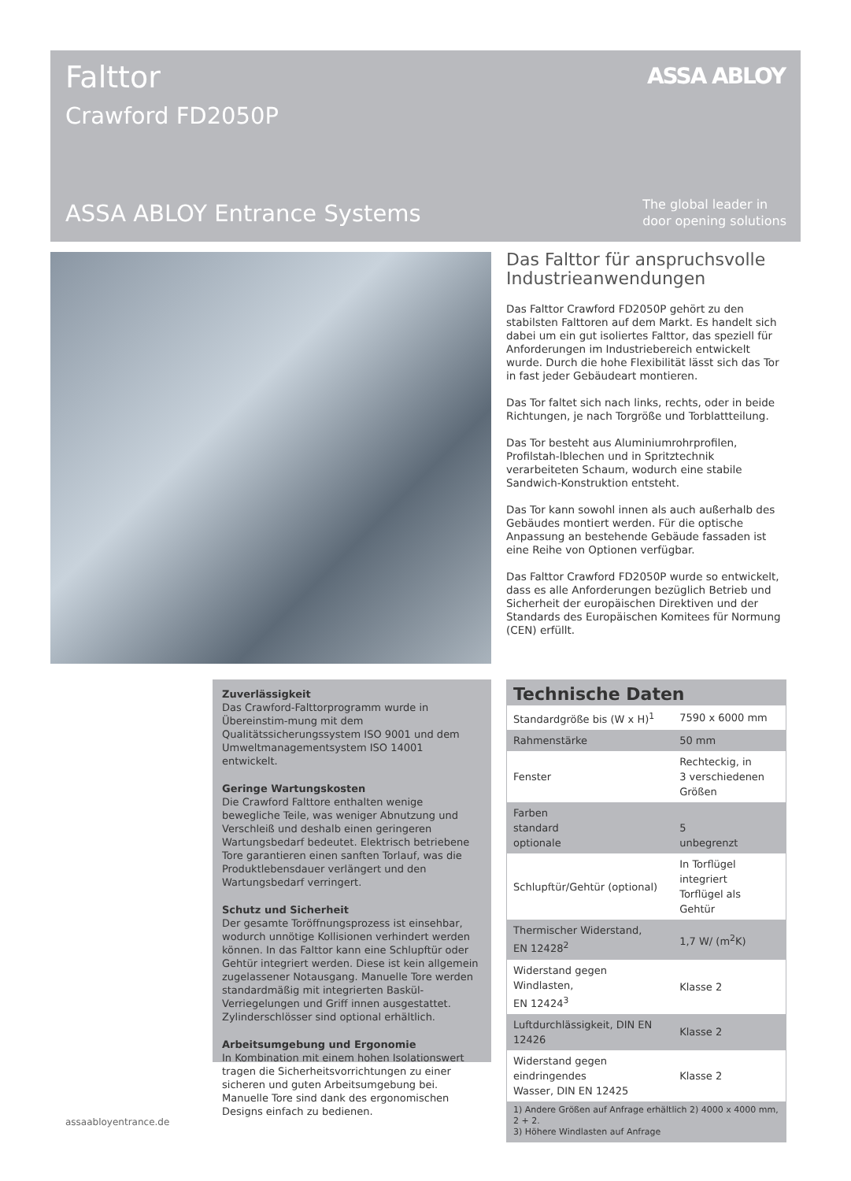Falttor
Crawford FD2050P
ASSA ABLOY
ASSA ABLOY Entrance Systems
The global leader in
door opening solutions
Das Falttor für anspruchsvolle Industrieanwendungen
Das Falttor Crawford FD2050P gehört zu den stabilsten Falttoren auf dem Markt. Es handelt sich dabei um ein gut isoliertes Falttor, das speziell für Anforderungen im Industriebereich entwickelt wurde. Durch die hohe Flexibilität lässt sich das Tor in fast jeder Gebäudeart montieren.
Das Tor faltet sich nach links, rechts, oder in beide Richtungen, je nach Torgröße und Torblattteilung.
Das Tor besteht aus Aluminiumrohrprofilen, Profilstah-lblechen und in Spritztechnik verarbeiteten Schaum, wodurch eine stabile Sandwich-Konstruktion entsteht.
Das Tor kann sowohl innen als auch außerhalb des Gebäudes montiert werden. Für die optische Anpassung an bestehende Gebäude fassaden ist eine Reihe von Optionen verfügbar.
Das Falttor Crawford FD2050P wurde so entwickelt, dass es alle Anforderungen bezüglich Betrieb und Sicherheit der europäischen Direktiven und der Standards des Europäischen Komitees für Normung (CEN) erfüllt.
Zuverlässigkeit
Das Crawford-Falttorprogramm wurde in Übereinstim-mung mit dem Qualitätssicherungssystem ISO 9001 und dem Umweltmanagementsystem ISO 14001 entwickelt.
Geringe Wartungskosten
Die Crawford Falttore enthalten wenige bewegliche Teile, was weniger Abnutzung und Verschleiß und deshalb einen geringeren Wartungsbedarf bedeutet. Elektrisch betriebene Tore garantieren einen sanften Torlauf, was die Produktlebensdauer verlängert und den Wartungsbedarf verringert.
Schutz und Sicherheit
Der gesamte Toröffnungsprozess ist einsehbar, wodurch unnötige Kollisionen verhindert werden können. In das Falttor kann eine Schlupftür oder Gehtür integriert werden. Diese ist kein allgemein zugelassener Notausgang. Manuelle Tore werden standardmäßig mit integrierten Baskül-Verriegelungen und Griff innen ausgestattet. Zylinderschlösser sind optional erhältlich.
Arbeitsumgebung und Ergonomie
In Kombination mit einem hohen Isolationswert tragen die Sicherheitsvorrichtungen zu einer sicheren und guten Arbeitsumgebung bei. Manuelle Tore sind dank des ergonomischen Designs einfach zu bedienen.
Technische Daten
| Standardgröße bis (W x H)<sup>1</sup> | 7590 x 6000 mm |
| Rahmenstärke | 50 mm |
| Fenster | Rechteckig, in 3 verschiedenen Größen |
| Farben standard optionale | 5 unbegrenzt |
| Schlupftür/Gehtür (optional) | In Torflügel integriert Torflügel als Gehtür |
| Thermischer Widerstand, EN 12428<sup>2</sup> | 1,7 W/ (m<sup>2</sup>K) |
| Widerstand gegen Windlasten, EN 12424<sup>3</sup> | Klasse 2 |
| Luftdurchlässigkeit, DIN EN 12426 | Klasse 2 |
| Widerstand gegen eindringendes Wasser, DIN EN 12425 | Klasse 2 |
1) Andere Größen auf Anfrage erhältlich 2) 4000 x 4000 mm, 2 + 2.
3) Höhere Windlasten auf Anfrage
assaabloyentrance.de